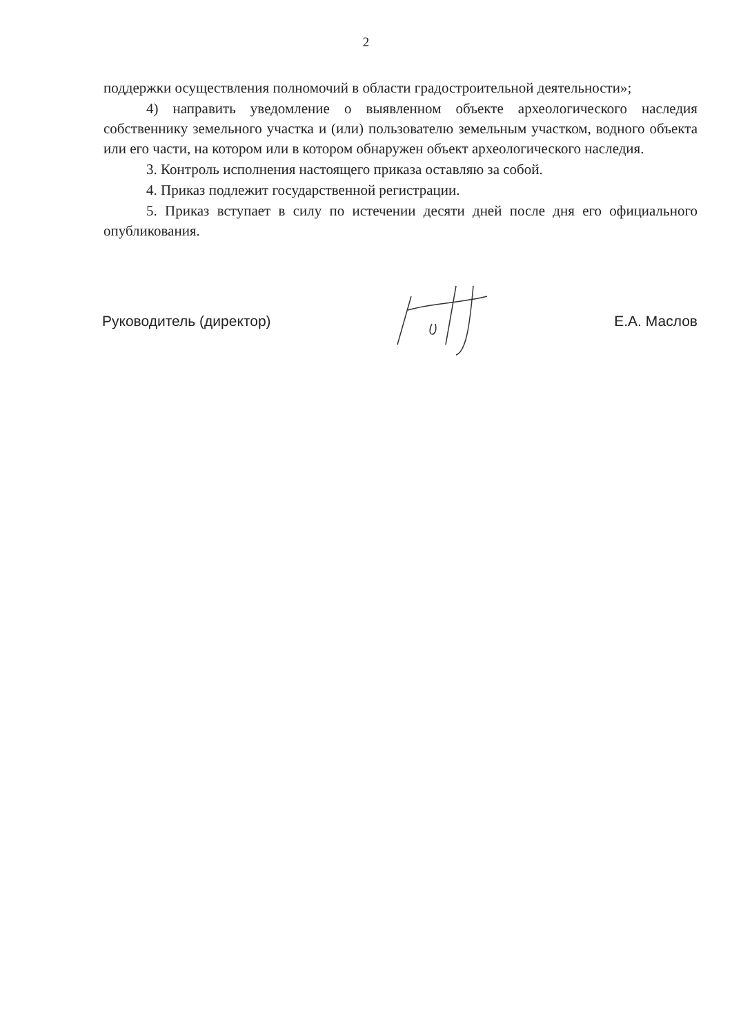2
поддержки осуществления полномочий в области градостроительной деятельности»;
4) направить уведомление о выявленном объекте археологического наследия собственнику земельного участка и (или) пользователю земельным участком, водного объекта или его части, на котором или в котором обнаружен объект археологического наследия.
3. Контроль исполнения настоящего приказа оставляю за собой.
4. Приказ подлежит государственной регистрации.
5. Приказ вступает в силу по истечении десяти дней после дня его официального опубликования.
Руководитель (директор) Е.А. Маслов